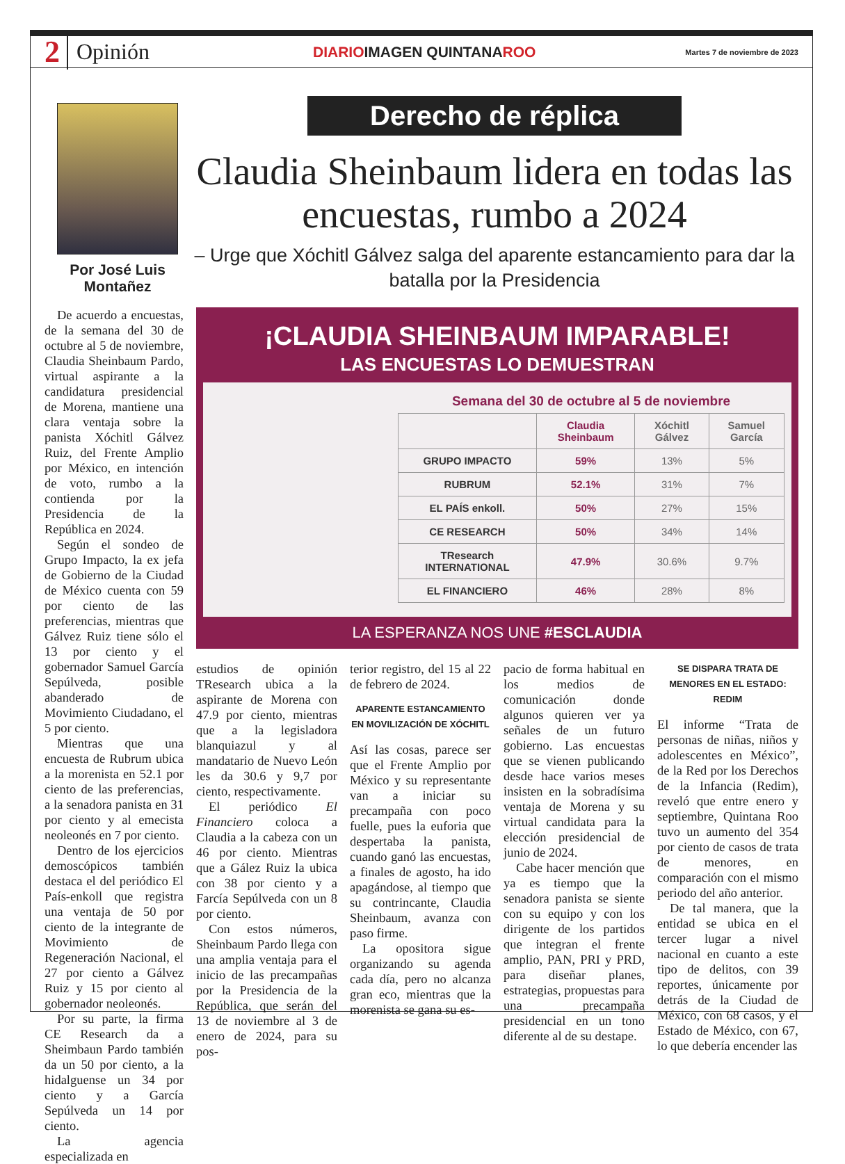2 Opinión DIARIOIMAGEN QUINTANAROO Martes 7 de noviembre de 2023
Por José Luis
Montañez
Derecho de réplica
Claudia Sheinbaum lidera en todas las encuestas, rumbo a 2024
– Urge que Xóchitl Gálvez salga del aparente estancamiento para dar la batalla por la Presidencia
De acuerdo a encuestas, de la semana del 30 de octubre al 5 de noviembre, Claudia Sheinbaum Pardo, virtual aspirante a la candidatura presidencial de Morena, mantiene una clara ventaja sobre la panista Xóchitl Gálvez Ruiz, del Frente Amplio por México, en intención de voto, rumbo a la contienda por la Presidencia de la República en 2024.
Según el sondeo de Grupo Impacto, la ex jefa de Gobierno de la Ciudad de México cuenta con 59 por ciento de las preferencias, mientras que Gálvez Ruiz tiene sólo el 13 por ciento y el gobernador Samuel García Sepúlveda, posible abanderado de Movimiento Ciudadano, el 5 por ciento.
Mientras que una encuesta de Rubrum ubica a la morenista en 52.1 por ciento de las preferencias, a la senadora panista en 31 por ciento y al emecista neoleonés en 7 por ciento.
Dentro de los ejercicios demoscópicos también destaca el del periódico El País-enkoll que registra una ventaja de 50 por ciento de la integrante de Movimiento de Regeneración Nacional, el 27 por ciento a Gálvez Ruiz y 15 por ciento al gobernador neoleonés.
Por su parte, la firma CE Research da a Sheimbaun Pardo también da un 50 por ciento, a la hidalguense un 34 por ciento y a García Sepúlveda un 14 por ciento.
La agencia especializada en
¡CLAUDIA SHEINBAUM IMPARABLE!
LAS ENCUESTAS LO DEMUESTRAN
Semana del 30 de octubre al 5 de noviembre
| | Claudia Sheinbaum | Xóchitl Gálvez | Samuel García |
| --- | --- | --- | --- |
| GRUPO IMPACTO | 59% | 13% | 5% |
| RUBRUM | 52.1% | 31% | 7% |
| EL PAÍS enkoll. | 50% | 27% | 15% |
| CE RESEARCH | 50% | 34% | 14% |
| TResearch INTERNATIONAL | 47.9% | 30.6% | 9.7% |
| EL FINANCIERO | 46% | 28% | 8% |
LA ESPERANZA NOS UNE #ESCLAUDIA
estudios de opinión TResearch ubica a la aspirante de Morena con 47.9 por ciento, mientras que a la legisladora blanquiazul y al mandatario de Nuevo León les da 30.6 y 9,7 por ciento, respectivamente.
El periódico El Financiero coloca a Claudia a la cabeza con un 46 por ciento. Mientras que a Gález Ruiz la ubica con 38 por ciento y a Farcía Sepúlveda con un 8 por ciento.
Con estos números, Sheinbaum Pardo llega con una amplia ventaja para el inicio de las precampañas por la Presidencia de la República, que serán del 13 de noviembre al 3 de enero de 2024, para su pos-
terior registro, del 15 al 22 de febrero de 2024.
APARENTE ESTANCAMIENTO EN MOVILIZACIÓN DE XÓCHITL
Así las cosas, parece ser que el Frente Amplio por México y su representante van a iniciar su precampaña con poco fuelle, pues la euforia que despertaba la panista, cuando ganó las encuestas, a finales de agosto, ha ido apagándose, al tiempo que su contrincante, Claudia Sheinbaum, avanza con paso firme.
La opositora sigue organizando su agenda cada día, pero no alcanza gran eco, mientras que la morenista se gana su es-
pacio de forma habitual en los medios de comunicación donde algunos quieren ver ya señales de un futuro gobierno. Las encuestas que se vienen publicando desde hace varios meses insisten en la sobradísima ventaja de Morena y su virtual candidata para la elección presidencial de junio de 2024.
Cabe hacer mención que ya es tiempo que la senadora panista se siente con su equipo y con los dirigente de los partidos que integran el frente amplio, PAN, PRI y PRD, para diseñar planes, estrategias, propuestas para una precampaña presidencial en un tono diferente al de su destape.
SE DISPARA TRATA DE MENORES EN EL ESTADO: REDIM
El informe “Trata de personas de niñas, niños y adolescentes en México”, de la Red por los Derechos de la Infancia (Redim), reveló que entre enero y septiembre, Quintana Roo tuvo un aumento del 354 por ciento de casos de trata de menores, en comparación con el mismo periodo del año anterior.
De tal manera, que la entidad se ubica en el tercer lugar a nivel nacional en cuanto a este tipo de delitos, con 39 reportes, únicamente por detrás de la Ciudad de México, con 68 casos, y el Estado de México, con 67, lo que debería encender las